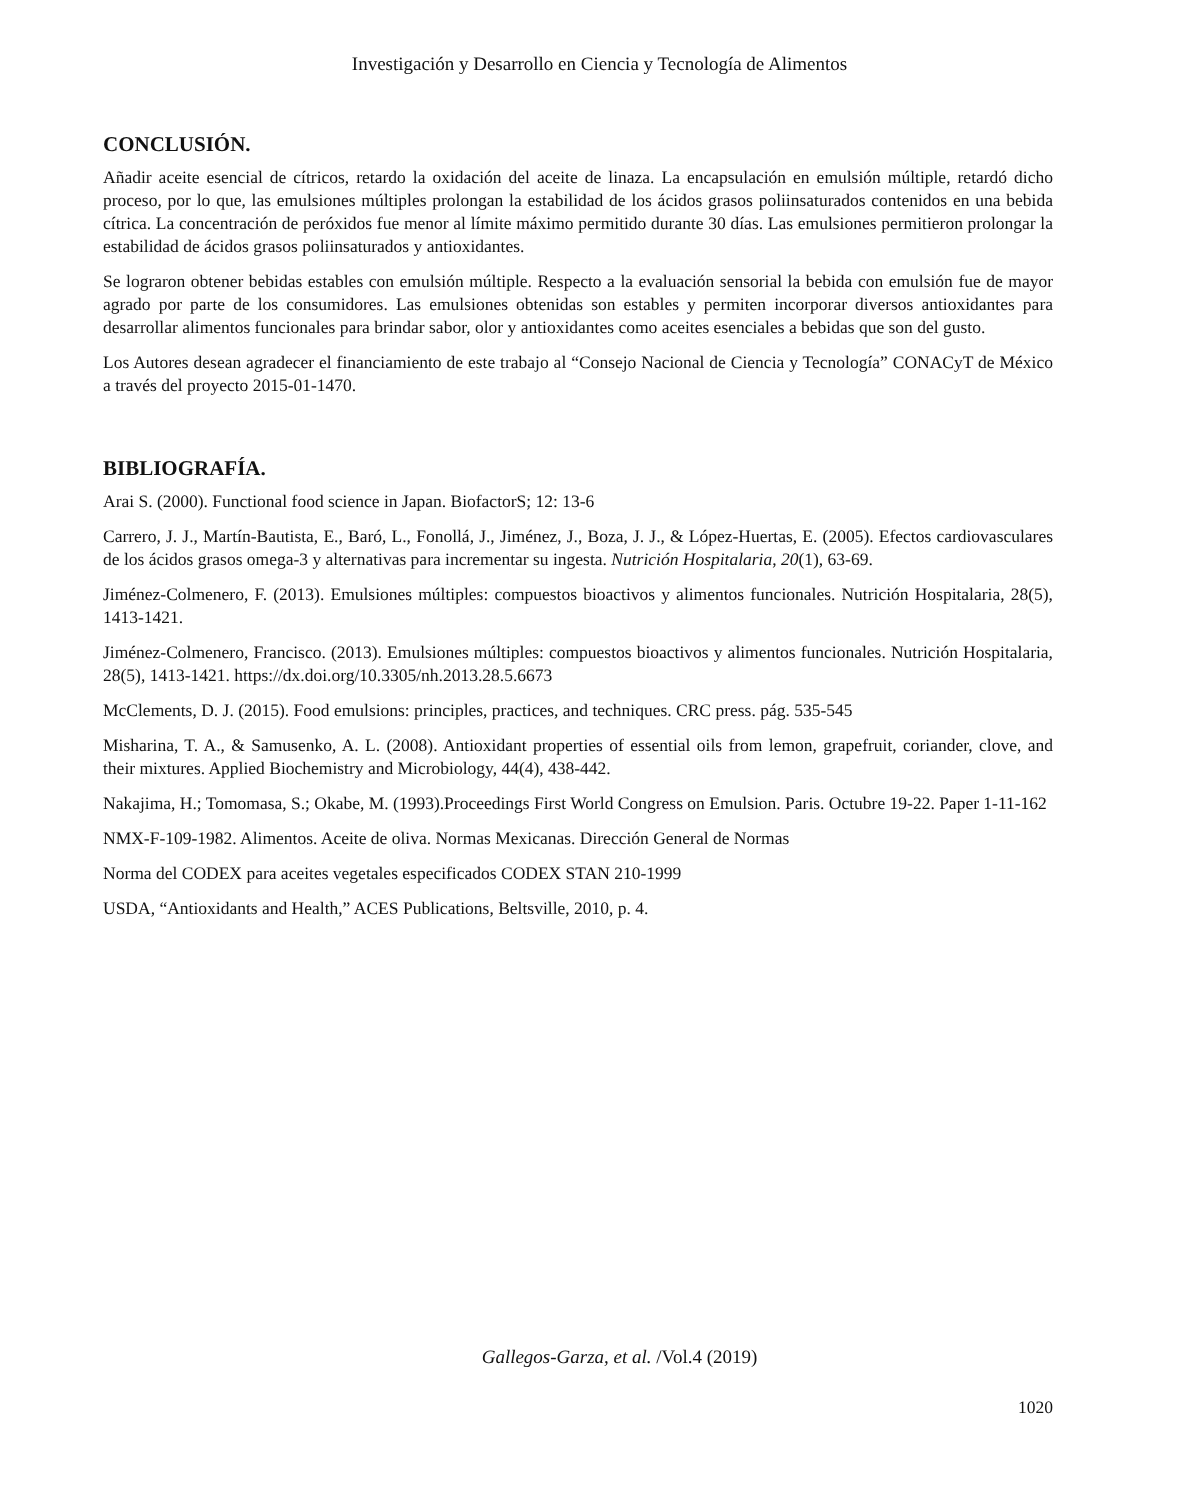Investigación y Desarrollo en Ciencia y Tecnología de Alimentos
CONCLUSIÓN.
Añadir aceite esencial de cítricos, retardo la oxidación del aceite de linaza. La encapsulación en emulsión múltiple, retardó dicho proceso, por lo que, las emulsiones múltiples prolongan la estabilidad de los ácidos grasos poliinsaturados contenidos en una bebida cítrica. La concentración de peróxidos fue menor al límite máximo permitido durante 30 días. Las emulsiones permitieron prolongar la estabilidad de ácidos grasos poliinsaturados y antioxidantes.
Se lograron obtener bebidas estables con emulsión múltiple. Respecto a la evaluación sensorial la bebida con emulsión fue de mayor agrado por parte de los consumidores. Las emulsiones obtenidas son estables y permiten incorporar diversos antioxidantes para desarrollar alimentos funcionales para brindar sabor, olor y antioxidantes como aceites esenciales a bebidas que son del gusto.
Los Autores desean agradecer el financiamiento de este trabajo al “Consejo Nacional de Ciencia y Tecnología” CONACyT de México a través del proyecto 2015-01-1470.
BIBLIOGRAFÍA.
Arai S. (2000). Functional food science in Japan. BiofactorS; 12: 13-6
Carrero, J. J., Martín-Bautista, E., Baró, L., Fonollá, J., Jiménez, J., Boza, J. J., & López-Huertas, E. (2005). Efectos cardiovasculares de los ácidos grasos omega-3 y alternativas para incrementar su ingesta. Nutrición Hospitalaria, 20(1), 63-69.
Jiménez-Colmenero, F. (2013). Emulsiones múltiples: compuestos bioactivos y alimentos funcionales. Nutrición Hospitalaria, 28(5), 1413-1421.
Jiménez-Colmenero, Francisco. (2013). Emulsiones múltiples: compuestos bioactivos y alimentos funcionales. Nutrición Hospitalaria, 28(5), 1413-1421. https://dx.doi.org/10.3305/nh.2013.28.5.6673
McClements, D. J. (2015). Food emulsions: principles, practices, and techniques. CRC press. pág. 535-545
Misharina, T. A., & Samusenko, A. L. (2008). Antioxidant properties of essential oils from lemon, grapefruit, coriander, clove, and their mixtures. Applied Biochemistry and Microbiology, 44(4), 438-442.
Nakajima, H.; Tomomasa, S.; Okabe, M. (1993).Proceedings First World Congress on Emulsion. Paris. Octubre 19-22. Paper 1-11-162
NMX-F-109-1982. Alimentos. Aceite de oliva. Normas Mexicanas. Dirección General de Normas
Norma del CODEX para aceites vegetales especificados CODEX STAN 210-1999
USDA, “Antioxidants and Health,” ACES Publications, Beltsville, 2010, p. 4.
Gallegos-Garza, et al. /Vol.4 (2019)
1020